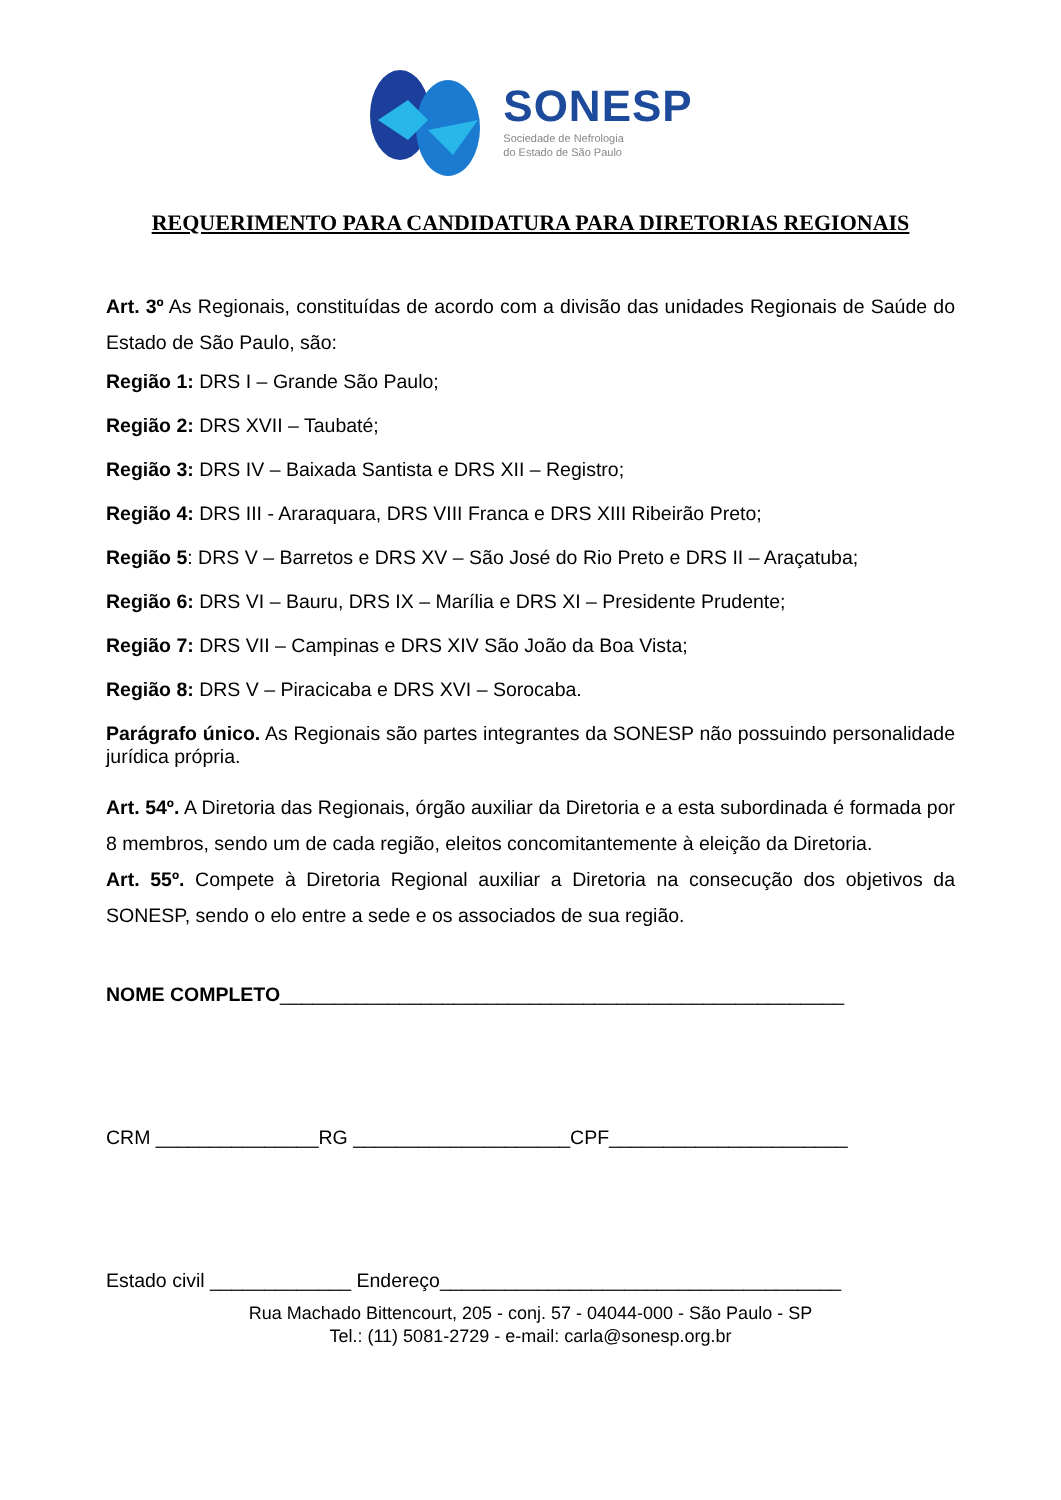SONESP
Sociedade de Nefrologia
do Estado de São Paulo
REQUERIMENTO PARA CANDIDATURA PARA DIRETORIAS REGIONAIS
Art. 3º As Regionais, constituídas de acordo com a divisão das unidades Regionais de Saúde do Estado de São Paulo, são:
Região 1: DRS I – Grande São Paulo;
Região 2: DRS XVII – Taubaté;
Região 3: DRS IV – Baixada Santista e DRS XII – Registro;
Região 4: DRS III - Araraquara, DRS VIII Franca e DRS XIII Ribeirão Preto;
Região 5: DRS V – Barretos e DRS XV – São José do Rio Preto e DRS II – Araçatuba;
Região 6: DRS VI – Bauru, DRS IX – Marília e DRS XI – Presidente Prudente;
Região 7: DRS VII – Campinas e DRS XIV São João da Boa Vista;
Região 8: DRS V – Piracicaba e DRS XVI – Sorocaba.
Parágrafo único. As Regionais são partes integrantes da SONESP não possuindo personalidade jurídica própria.
Art. 54º. A Diretoria das Regionais, órgão auxiliar da Diretoria e a esta subordinada é formada por 8 membros, sendo um de cada região, eleitos concomitantemente à eleição da Diretoria.
Art. 55º. Compete à Diretoria Regional auxiliar a Diretoria na consecução dos objetivos da SONESP, sendo o elo entre a sede e os associados de sua região.
NOME COMPLETO____________________________________________________
CRM _______________RG ____________________CPF______________________
Estado civil _____________ Endereço_____________________________________
Rua Machado Bittencourt, 205 - conj. 57 - 04044-000 - São Paulo - SP
Tel.: (11) 5081-2729 - e-mail: carla@sonesp.org.br